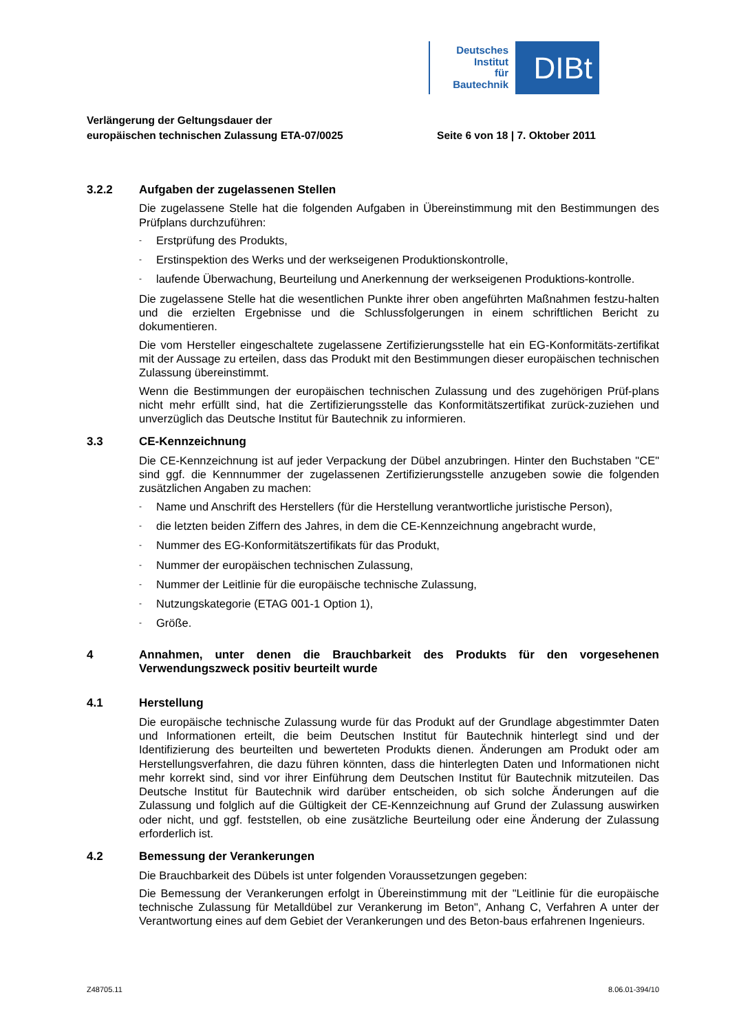Deutsches
Institut
für
Bautechnik
DIBt
Verlängerung der Geltungsdauer der
europäischen technischen Zulassung ETA-07/0025
Seite 6 von 18 | 7. Oktober 2011
3.2.2 Aufgaben der zugelassenen Stellen
Die zugelassene Stelle hat die folgenden Aufgaben in Übereinstimmung mit den Bestimmungen des Prüfplans durchzuführen:
- Erstprüfung des Produkts,
- Erstinspektion des Werks und der werkseigenen Produktionskontrolle,
- laufende Überwachung, Beurteilung und Anerkennung der werkseigenen Produktions-kontrolle.
Die zugelassene Stelle hat die wesentlichen Punkte ihrer oben angeführten Maßnahmen festzu-halten und die erzielten Ergebnisse und die Schlussfolgerungen in einem schriftlichen Bericht zu dokumentieren.
Die vom Hersteller eingeschaltete zugelassene Zertifizierungsstelle hat ein EG-Konformitäts-zertifikat mit der Aussage zu erteilen, dass das Produkt mit den Bestimmungen dieser europäischen technischen Zulassung übereinstimmt.
Wenn die Bestimmungen der europäischen technischen Zulassung und des zugehörigen Prüf-plans nicht mehr erfüllt sind, hat die Zertifizierungsstelle das Konformitätszertifikat zurück-zuziehen und unverzüglich das Deutsche Institut für Bautechnik zu informieren.
3.3 CE-Kennzeichnung
Die CE-Kennzeichnung ist auf jeder Verpackung der Dübel anzubringen. Hinter den Buchstaben "CE" sind ggf. die Kennnummer der zugelassenen Zertifizierungsstelle anzugeben sowie die folgenden zusätzlichen Angaben zu machen:
- Name und Anschrift des Herstellers (für die Herstellung verantwortliche juristische Person),
- die letzten beiden Ziffern des Jahres, in dem die CE-Kennzeichnung angebracht wurde,
- Nummer des EG-Konformitätszertifikats für das Produkt,
- Nummer der europäischen technischen Zulassung,
- Nummer der Leitlinie für die europäische technische Zulassung,
- Nutzungskategorie (ETAG 001-1 Option 1),
- Größe.
4 Annahmen, unter denen die Brauchbarkeit des Produkts für den vorgesehenen Verwendungszweck positiv beurteilt wurde
4.1 Herstellung
Die europäische technische Zulassung wurde für das Produkt auf der Grundlage abgestimmter Daten und Informationen erteilt, die beim Deutschen Institut für Bautechnik hinterlegt sind und der Identifizierung des beurteilten und bewerteten Produkts dienen. Änderungen am Produkt oder am Herstellungsverfahren, die dazu führen könnten, dass die hinterlegten Daten und Informationen nicht mehr korrekt sind, sind vor ihrer Einführung dem Deutschen Institut für Bautechnik mitzuteilen. Das Deutsche Institut für Bautechnik wird darüber entscheiden, ob sich solche Änderungen auf die Zulassung und folglich auf die Gültigkeit der CE-Kennzeichnung auf Grund der Zulassung auswirken oder nicht, und ggf. feststellen, ob eine zusätzliche Beurteilung oder eine Änderung der Zulassung erforderlich ist.
4.2 Bemessung der Verankerungen
Die Brauchbarkeit des Dübels ist unter folgenden Voraussetzungen gegeben:
Die Bemessung der Verankerungen erfolgt in Übereinstimmung mit der "Leitlinie für die europäische technische Zulassung für Metalldübel zur Verankerung im Beton", Anhang C, Verfahren A unter der Verantwortung eines auf dem Gebiet der Verankerungen und des Beton-baus erfahrenen Ingenieurs.
Z48705.11 8.06.01-394/10